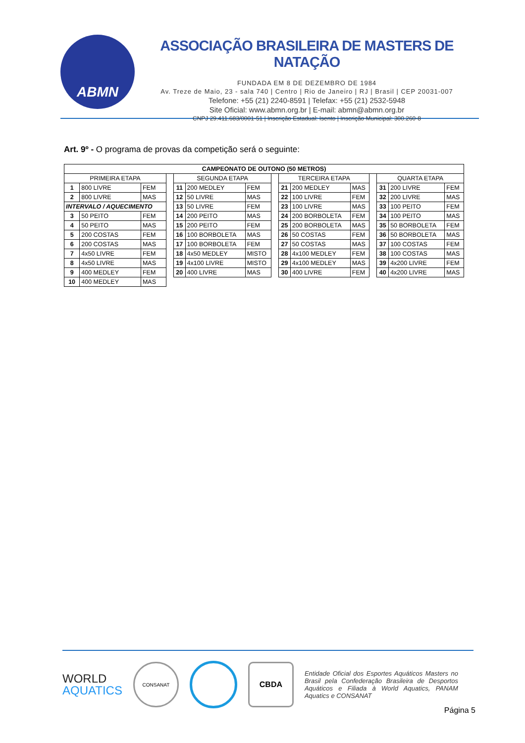ABMN
ASSOCIAÇÃO BRASILEIRA DE MASTERS DE NATAÇÃO
FUNDADA EM 8 DE DEZEMBRO DE 1984
Av. Treze de Maio, 23 - sala 740 | Centro | Rio de Janeiro | RJ | Brasil | CEP 20031-007
Telefone: +55 (21) 2240-8591 | Telefax: +55 (21) 2532-5948
Site Oficial: www.abmn.org.br | E-mail: abmn@abmn.org.br
CNPJ 29.411.683/0001-51 | Inscrição Estadual: Isento | Inscrição Municipal: 300.260-8
Art. 9º - O programa de provas da competição será o seguinte:
| CAMPEONATO DE OUTONO (50 METROS) | | | | | | | | | | | | | | |
| --- | --- | --- | --- | --- | --- | --- | --- | --- | --- | --- | --- | --- | --- | --- |
| PRIMEIRA ETAPA | | | | SEGUNDA ETAPA | | | | TERCEIRA ETAPA | | | | QUARTA ETAPA | | |
| 1 | 800 LIVRE | FEM | | 11 | 200 MEDLEY | FEM | | 21 | 200 MEDLEY | MAS | | 31 | 200 LIVRE | FEM |
| 2 | 800 LIVRE | MAS | | 12 | 50 LIVRE | MAS | | 22 | 100 LIVRE | FEM | | 32 | 200 LIVRE | MAS |
| INTERVALO / AQUECIMENTO | | | | 13 | 50 LIVRE | FEM | | 23 | 100 LIVRE | MAS | | 33 | 100 PEITO | FEM |
| 3 | 50 PEITO | FEM | | 14 | 200 PEITO | MAS | | 24 | 200 BORBOLETA | FEM | | 34 | 100 PEITO | MAS |
| 4 | 50 PEITO | MAS | | 15 | 200 PEITO | FEM | | 25 | 200 BORBOLETA | MAS | | 35 | 50 BORBOLETA | FEM |
| 5 | 200 COSTAS | FEM | | 16 | 100 BORBOLETA | MAS | | 26 | 50 COSTAS | FEM | | 36 | 50 BORBOLETA | MAS |
| 6 | 200 COSTAS | MAS | | 17 | 100 BORBOLETA | FEM | | 27 | 50 COSTAS | MAS | | 37 | 100 COSTAS | FEM |
| 7 | 4x50 LIVRE | FEM | | 18 | 4x50 MEDLEY | MISTO | | 28 | 4x100 MEDLEY | FEM | | 38 | 100 COSTAS | MAS |
| 8 | 4x50 LIVRE | MAS | | 19 | 4x100 LIVRE | MISTO | | 29 | 4x100 MEDLEY | MAS | | 39 | 4x200 LIVRE | FEM |
| 9 | 400 MEDLEY | FEM | | 20 | 400 LIVRE | MAS | | 30 | 400 LIVRE | FEM | | 40 | 4x200 LIVRE | MAS |
| 10 | 400 MEDLEY | MAS | | | | | | | | | | | | |
WORLD
AQUATICS
CONSANAT
CBDA
Entidade Oficial dos Esportes Aquáticos Masters no Brasil pela Confederação Brasileira de Desportos Aquáticos e Filiada à World Aquatics, PANAM Aquatics e CONSANAT
Página 5